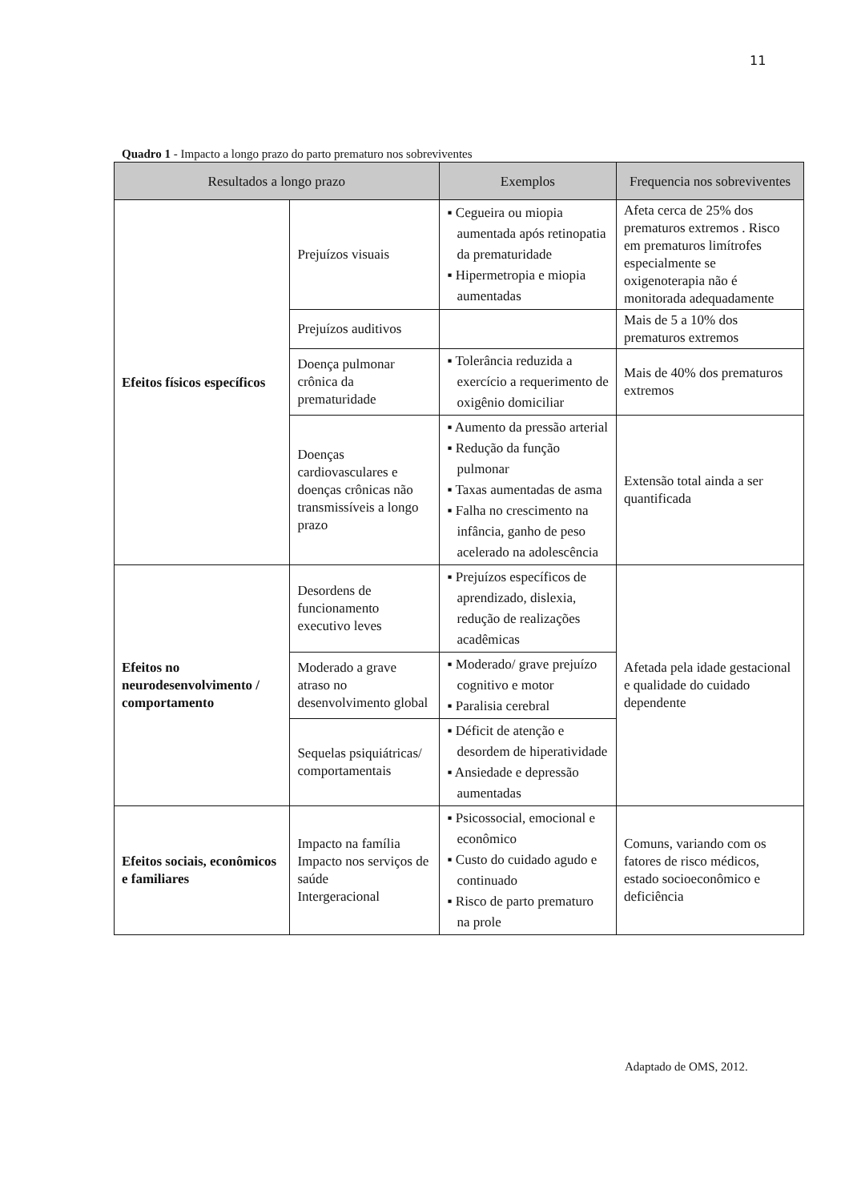11
Quadro 1 - Impacto a longo prazo do parto prematuro nos sobreviventes
| Resultados a longo prazo | | Exemplos | Frequencia nos sobreviventes |
| --- | --- | --- | --- |
| Efeitos físicos específicos | Prejuízos visuais | ▪ Cegueira ou miopia aumentada após retinopatia da prematuridade ▪ Hipermetropia e miopia aumentadas | Afeta cerca de 25% dos prematuros extremos . Risco em prematuros limítrofes especialmente se oxigenoterapia não é monitorada adequadamente |
| | Prejuízos auditivos | | Mais de 5 a 10% dos prematuros extremos |
| | Doença pulmonar crônica da prematuridade | ▪ Tolerância reduzida a exercício a requerimento de oxigênio domiciliar | Mais de 40% dos prematuros extremos |
| | Doenças cardiovasculares e doenças crônicas não transmissíveis a longo prazo | ▪ Aumento da pressão arterial ▪ Redução da função pulmonar ▪ Taxas aumentadas de asma ▪ Falha no crescimento na infância, ganho de peso acelerado na adolescência | Extensão total ainda a ser quantificada |
| Efeitos no neurodesenvolvimento / comportamento | Desordens de funcionamento executivo leves | ▪ Prejuízos específicos de aprendizado, dislexia, redução de realizações acadêmicas | Afetada pela idade gestacional e qualidade do cuidado dependente |
| | Moderado a grave atraso no desenvolvimento global | ▪ Moderado/ grave prejuízo cognitivo e motor ▪ Paralisia cerebral | |
| | Sequelas psiquiátricas/ comportamentais | ▪ Déficit de atenção e desordem de hiperatividade ▪ Ansiedade e depressão aumentadas | |
| Efeitos sociais, econômicos e familiares | Impacto na família Impacto nos serviços de saúde Intergeracional | ▪ Psicossocial, emocional e econômico ▪ Custo do cuidado agudo e continuado ▪ Risco de parto prematuro na prole | Comuns, variando com os fatores de risco médicos, estado socioeconômico e deficiência |
Adaptado de OMS, 2012.